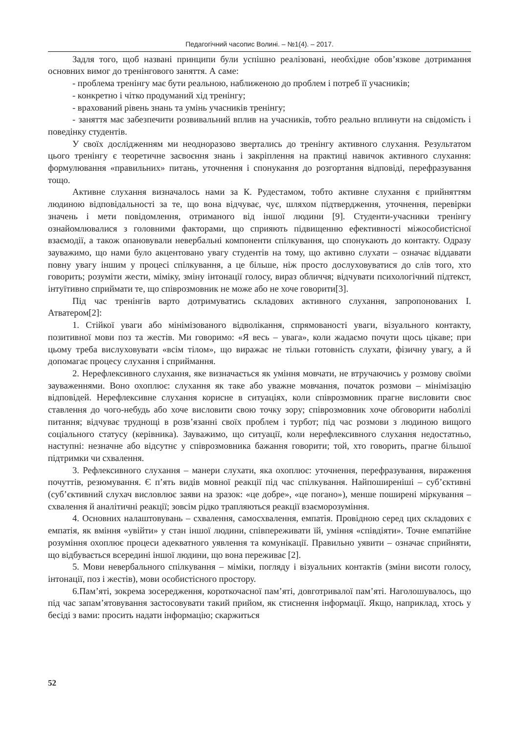Педагогічний часопис Волині. – №1(4). – 2017.
Задля того, щоб названі принципи були успішно реалізовані, необхідне обов’язкове дотримання основних вимог до тренінгового заняття. А саме:
- проблема тренінгу має бути реальною, наближеною до проблем і потреб її учасників;
- конкретно і чітко продуманий хід тренінгу;
- врахований рівень знань та умінь учасників тренінгу;
- заняття має забезпечити розвивальний вплив на учасників, тобто реально вплинути на свідомість і поведінку студентів.
У своїх дослідженням ми неодноразово звертались до тренінгу активного слухання. Результатом цього тренінгу є теоретичне засвоєння знань і закріплення на практиці навичок активного слухання: формулювання «правильних» питань, уточнення і спонукання до розгортання відповіді, перефразування тощо.
Активне слухання визначалось нами за К. Рудестамом, тобто активне слухання є прийняттям людиною відповідальності за те, що вона відчуває, чує, шляхом підтвердження, уточнення, перевірки значень і мети повідомлення, отриманого від іншої людини [9]. Студенти-учасники тренінгу ознайомлювалися з головними факторами, що сприяють підвищенню ефективності міжособистісної взаємодії, а також опановували невербальні компоненти спілкування, що спонукають до контакту. Одразу зауважимо, що нами було акцентовано увагу студентів на тому, що активно слухати – означає віддавати повну увагу іншим у процесі спілкування, а це більше, ніж просто дослуховуватися до слів того, хто говорить; розуміти жести, міміку, зміну інтонації голосу, вираз обличчя; відчувати психологічний підтекст, інтуїтивно сприймати те, що співрозмовник не може або не хоче говорити[3].
Під час тренінгів варто дотримуватись складових активного слухання, запропонованих І. Атватером[2]:
1. Стійкої уваги або мінімізованого відволікання, спрямованості уваги, візуального контакту, позитивної мови поз та жестів. Ми говоримо: «Я весь – увага», коли жадаємо почути щось цікаве; при цьому треба вислуховувати «всім тілом», що виражає не тільки готовність слухати, фізичну увагу, а й допомагає процесу слухання і сприймання.
2. Нерефлексивного слухання, яке визначається як уміння мовчати, не втручаючись у розмову своїми зауваженнями. Воно охоплює: слухання як таке або уважне мовчання, початок розмови – мінімізацію відповідей. Нерефлексивне слухання корисне в ситуаціях, коли співрозмовник прагне висловити своє ставлення до чого-небудь або хоче висловити свою точку зору; співрозмовник хоче обговорити наболілі питання; відчуває труднощі в розв’язанні своїх проблем і турбот; під час розмови з людиною вищого соціального статусу (керівника). Зауважимо, що ситуації, коли нерефлексивного слухання недостатньо, наступні: незначне або відсутнє у співрозмовника бажання говорити; той, хто говорить, прагне більшої підтримки чи схвалення.
3. Рефлексивного слухання – манери слухати, яка охоплює: уточнення, перефразування, вираження почуттів, резюмування. Є п’ять видів мовної реакції під час спілкування. Найпоширеніші – суб’єктивні (суб’єктивний слухач висловлює заяви на зразок: «це добре», «це погано»), менше поширені міркування – схвалення й аналітичні реакції; зовсім рідко трапляються реакції взаєморозуміння.
4. Основних налаштовувань – схвалення, самосхвалення, емпатія. Провідною серед цих складових є емпатія, як вміння «увійти» у стан іншої людини, співпереживати їй, уміння «співдіяти». Точне емпатійне розуміння охоплює процеси адекватного уявлення та комунікації. Правильно уявити – означає сприйняти, що відбувається всередині іншої людини, що вона переживає [2].
5. Мови невербального спілкування – міміки, погляду і візуальних контактів (зміни висоти голосу, інтонації, поз і жестів), мови особистісного простору.
6.Пам’яті, зокрема зосередження, короткочасної пам’яті, довготривалої пам’яті. Наголошувалось, що під час запам’ятовування застосовувати такий прийом, як стиснення інформації. Якщо, наприклад, хтось у бесіді з вами: просить надати інформацію; скаржиться
52